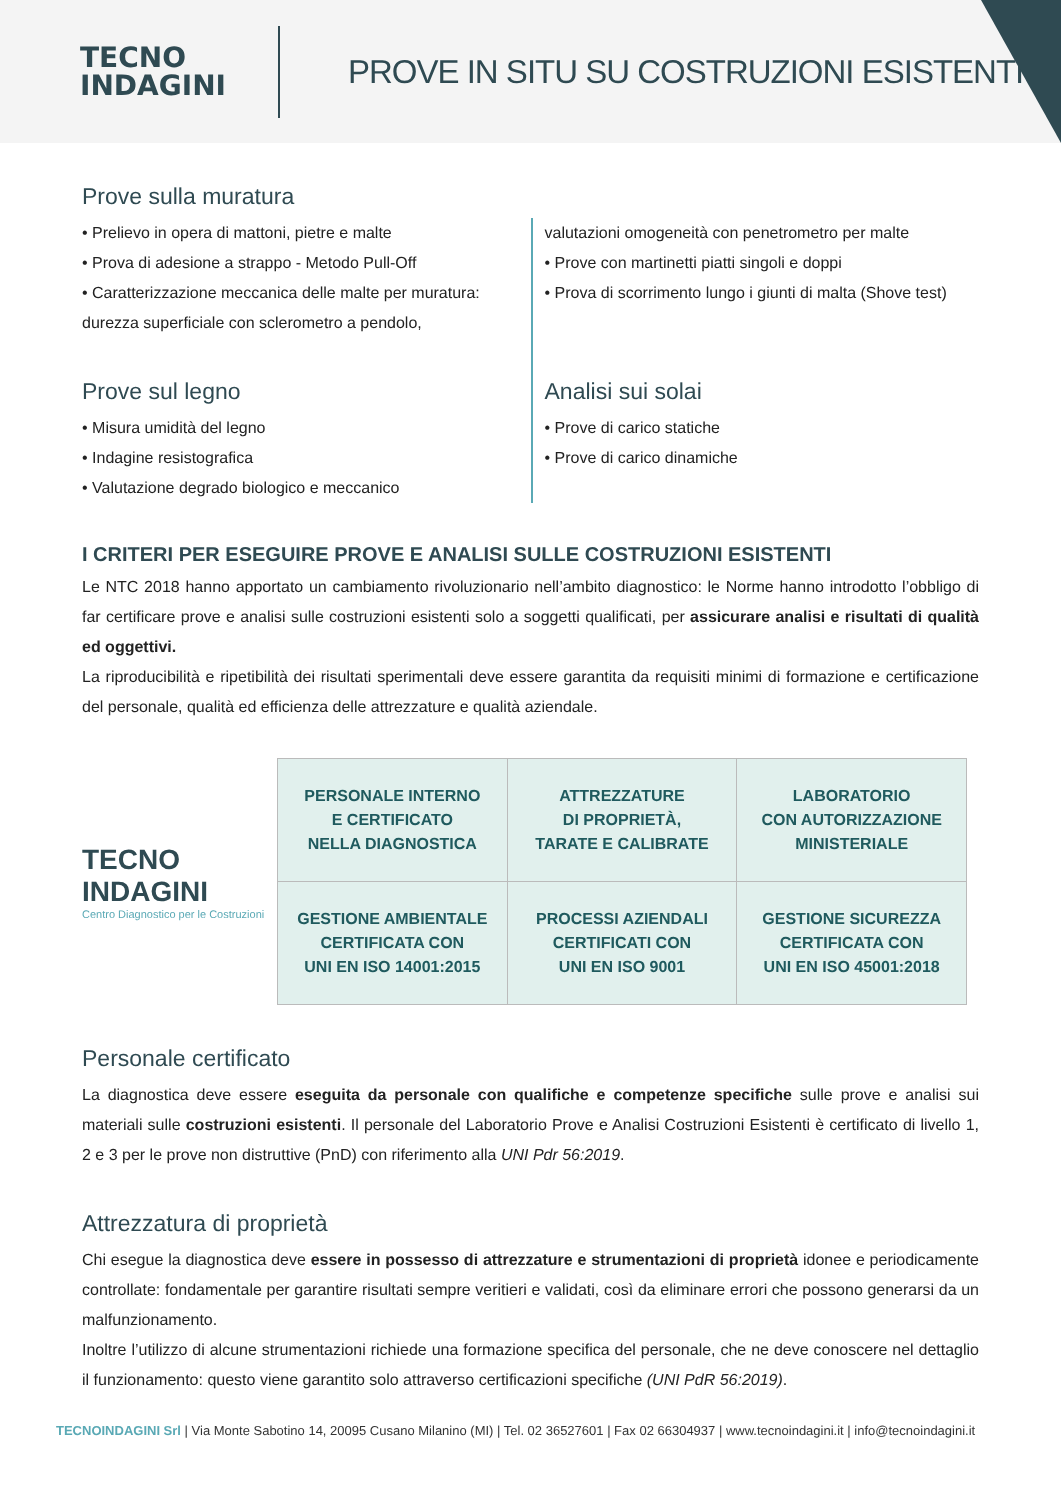TECNO
INDAGINI
PROVE IN SITU SU COSTRUZIONI ESISTENTI
Prove sulla muratura
• Prelievo in opera di mattoni, pietre e malte
• Prova di adesione a strappo - Metodo Pull-Off
• Caratterizzazione meccanica delle malte per muratura: durezza superficiale con sclerometro a pendolo,
valutazioni omogeneità con penetrometro per malte
• Prove con martinetti piatti singoli e doppi
• Prova di scorrimento lungo i giunti di malta (Shove test)
Prove sul legno
• Misura umidità del legno
• Indagine resistografica
• Valutazione degrado biologico e meccanico
Analisi sui solai
• Prove di carico statiche
• Prove di carico dinamiche
I CRITERI PER ESEGUIRE PROVE E ANALISI SULLE COSTRUZIONI ESISTENTI
Le NTC 2018 hanno apportato un cambiamento rivoluzionario nell’ambito diagnostico: le Norme hanno introdotto l’obbligo di far certificare prove e analisi sulle costruzioni esistenti solo a soggetti qualificati, per assicurare analisi e risultati di qualità ed oggettivi.
La riproducibilità e ripetibilità dei risultati sperimentali deve essere garantita da requisiti minimi di formazione e certificazione del personale, qualità ed efficienza delle attrezzature e qualità aziendale.
TECNO
INDAGINI
Centro Diagnostico per le Costruzioni
| PERSONALE INTERNO E CERTIFICATO NELLA DIAGNOSTICA | ATTREZZATURE DI PROPRIETÀ, TARATE E CALIBRATE | LABORATORIO CON AUTORIZZAZIONE MINISTERIALE |
| GESTIONE AMBIENTALE CERTIFICATA CON UNI EN ISO 14001:2015 | PROCESSI AZIENDALI CERTIFICATI CON UNI EN ISO 9001 | GESTIONE SICUREZZA CERTIFICATA CON UNI EN ISO 45001:2018 |
Personale certificato
La diagnostica deve essere eseguita da personale con qualifiche e competenze specifiche sulle prove e analisi sui materiali sulle costruzioni esistenti. Il personale del Laboratorio Prove e Analisi Costruzioni Esistenti è certificato di livello 1, 2 e 3 per le prove non distruttive (PnD) con riferimento alla UNI Pdr 56:2019.
Attrezzatura di proprietà
Chi esegue la diagnostica deve essere in possesso di attrezzature e strumentazioni di proprietà idonee e periodicamente controllate: fondamentale per garantire risultati sempre veritieri e validati, così da eliminare errori che possono generarsi da un malfunzionamento.
Inoltre l’utilizzo di alcune strumentazioni richiede una formazione specifica del personale, che ne deve conoscere nel dettaglio il funzionamento: questo viene garantito solo attraverso certificazioni specifiche (UNI PdR 56:2019).
TECNOINDAGINI Srl | Via Monte Sabotino 14, 20095 Cusano Milanino (MI) | Tel. 02 36527601 | Fax 02 66304937 | www.tecnoindagini.it | info@tecnoindagini.it